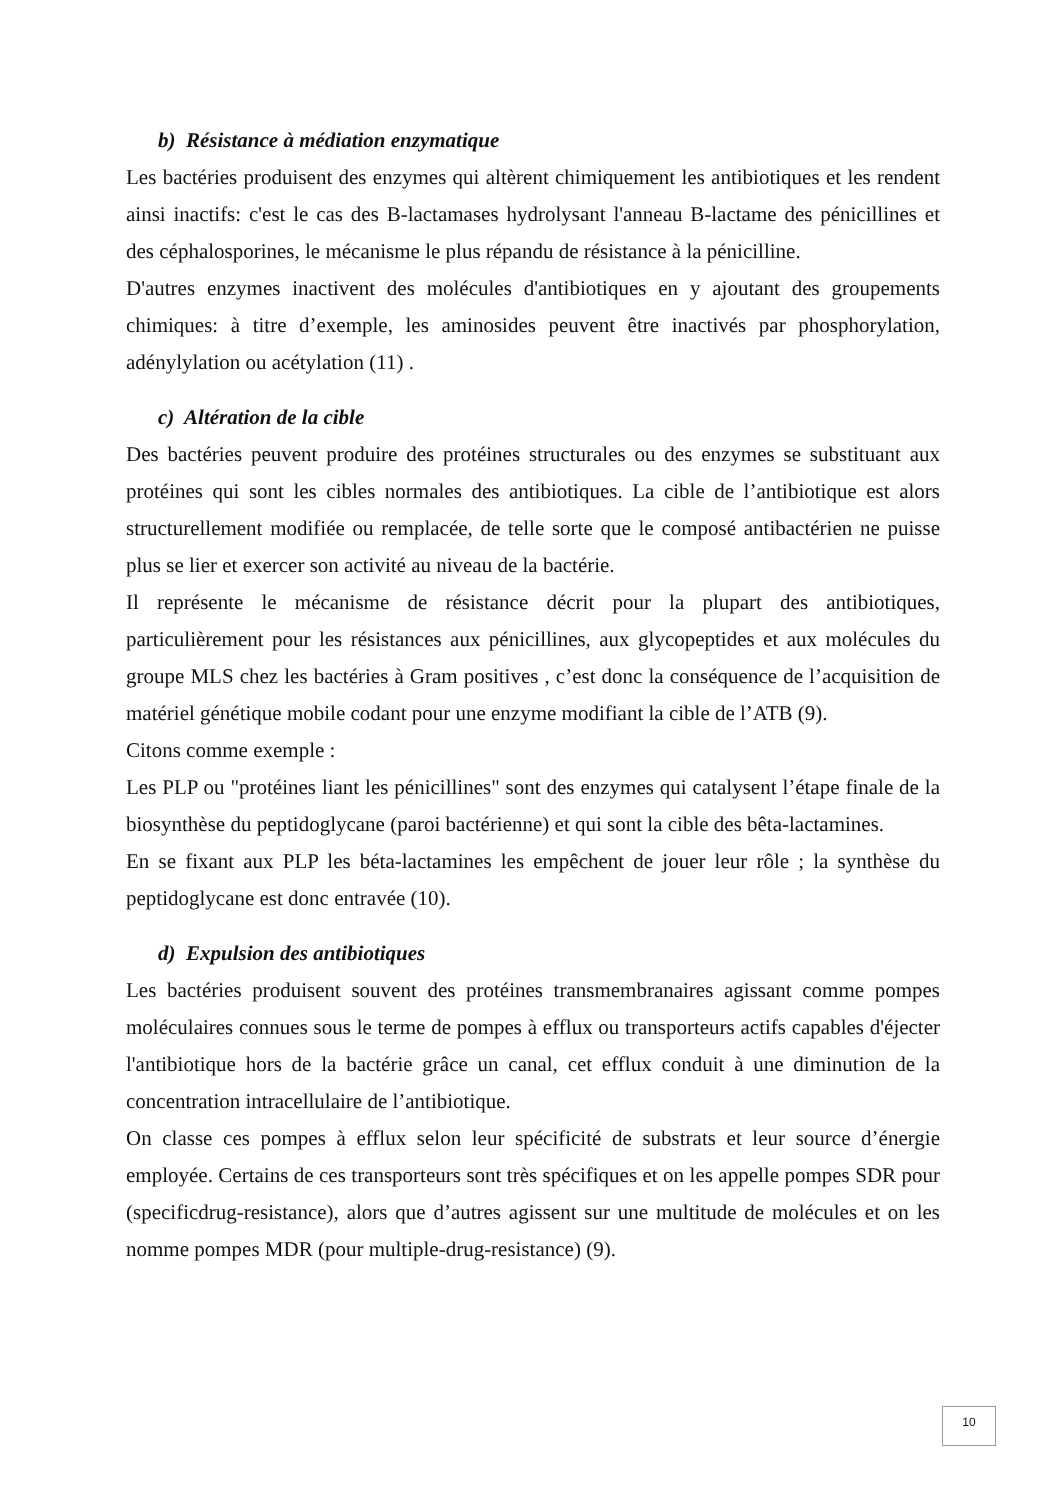b) Résistance à médiation enzymatique
Les bactéries produisent des enzymes qui altèrent chimiquement les antibiotiques et les rendent ainsi inactifs: c'est le cas des B-lactamases hydrolysant l'anneau B-lactame des pénicillines et des céphalosporines, le mécanisme le plus répandu de résistance à la pénicilline.
D'autres enzymes inactivent des molécules d'antibiotiques en y ajoutant des groupements chimiques: à titre d’exemple, les aminosides peuvent être inactivés par phosphorylation, adénylylation ou acétylation (11) .
c) Altération de la cible
Des bactéries peuvent produire des protéines structurales ou des enzymes se substituant aux protéines qui sont les cibles normales des antibiotiques. La cible de l’antibiotique est alors structurellement modifiée ou remplacée, de telle sorte que le composé antibactérien ne puisse plus se lier et exercer son activité au niveau de la bactérie.
Il représente le mécanisme de résistance décrit pour la plupart des antibiotiques, particulièrement pour les résistances aux pénicillines, aux glycopeptides et aux molécules du groupe MLS chez les bactéries à Gram positives , c’est donc la conséquence de l’acquisition de matériel génétique mobile codant pour une enzyme modifiant la cible de l’ATB (9).
Citons comme exemple :
Les PLP ou "protéines liant les pénicillines" sont des enzymes qui catalysent l’étape finale de la biosynthèse du peptidoglycane (paroi bactérienne) et qui sont la cible des bêta-lactamines.
En se fixant aux PLP les béta-lactamines les empêchent de jouer leur rôle ; la synthèse du peptidoglycane est donc entravée (10).
d) Expulsion des antibiotiques
Les bactéries produisent souvent des protéines transmembranaires agissant comme pompes moléculaires connues sous le terme de pompes à efflux ou transporteurs actifs capables d'éjecter l'antibiotique hors de la bactérie grâce un canal, cet efflux conduit à une diminution de la concentration intracellulaire de l’antibiotique.
On classe ces pompes à efflux selon leur spécificité de substrats et leur source d’énergie employée. Certains de ces transporteurs sont très spécifiques et on les appelle pompes SDR pour (specificdrug-resistance), alors que d’autres agissent sur une multitude de molécules et on les nomme pompes MDR (pour multiple-drug-resistance) (9).
10